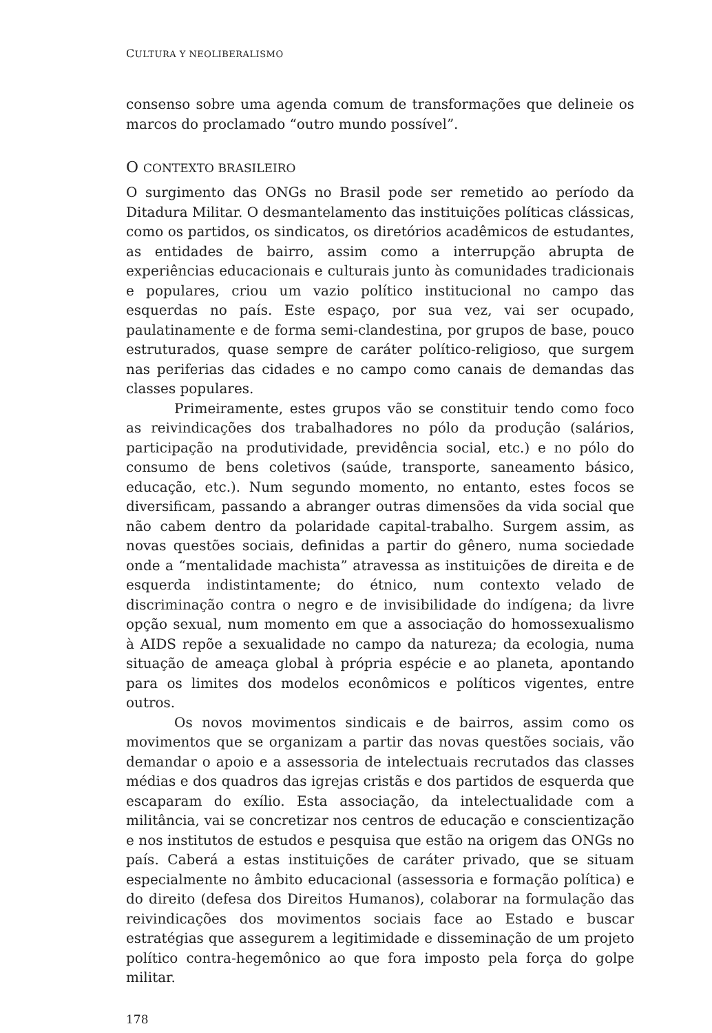CULTURA Y NEOLIBERALISMO
consenso sobre uma agenda comum de transformações que delineie os marcos do proclamado “outro mundo possível”.
O CONTEXTO BRASILEIRO
O surgimento das ONGs no Brasil pode ser remetido ao período da Ditadura Militar. O desmantelamento das instituições políticas clássicas, como os partidos, os sindicatos, os diretórios acadêmicos de estudantes, as entidades de bairro, assim como a interrupção abrupta de experiências educacionais e culturais junto às comunidades tradicionais e populares, criou um vazio político institucional no campo das esquerdas no país. Este espaço, por sua vez, vai ser ocupado, paulatinamente e de forma semi-clandestina, por grupos de base, pouco estruturados, quase sempre de caráter político-religioso, que surgem nas periferias das cidades e no campo como canais de demandas das classes populares.
Primeiramente, estes grupos vão se constituir tendo como foco as reivindicações dos trabalhadores no pólo da produção (salários, participação na produtividade, previdência social, etc.) e no pólo do consumo de bens coletivos (saúde, transporte, saneamento básico, educação, etc.). Num segundo momento, no entanto, estes focos se diversificam, passando a abranger outras dimensões da vida social que não cabem dentro da polaridade capital-trabalho. Surgem assim, as novas questões sociais, definidas a partir do gênero, numa sociedade onde a “mentalidade machista” atravessa as instituições de direita e de esquerda indistintamente; do étnico, num contexto velado de discriminação contra o negro e de invisibilidade do indígena; da livre opção sexual, num momento em que a associação do homossexualismo à AIDS repõe a sexualidade no campo da natureza; da ecologia, numa situação de ameaça global à própria espécie e ao planeta, apontando para os limites dos modelos econômicos e políticos vigentes, entre outros.
Os novos movimentos sindicais e de bairros, assim como os movimentos que se organizam a partir das novas questões sociais, vão demandar o apoio e a assessoria de intelectuais recrutados das classes médias e dos quadros das igrejas cristãs e dos partidos de esquerda que escaparam do exílio. Esta associação, da intelectualidade com a militância, vai se concretizar nos centros de educação e conscientização e nos institutos de estudos e pesquisa que estão na origem das ONGs no país. Caberá a estas instituições de caráter privado, que se situam especialmente no âmbito educacional (assessoria e formação política) e do direito (defesa dos Direitos Humanos), colaborar na formulação das reivindicações dos movimentos sociais face ao Estado e buscar estratégias que assegurem a legitimidade e disseminação de um projeto político contra-hegemônico ao que fora imposto pela força do golpe militar.
178